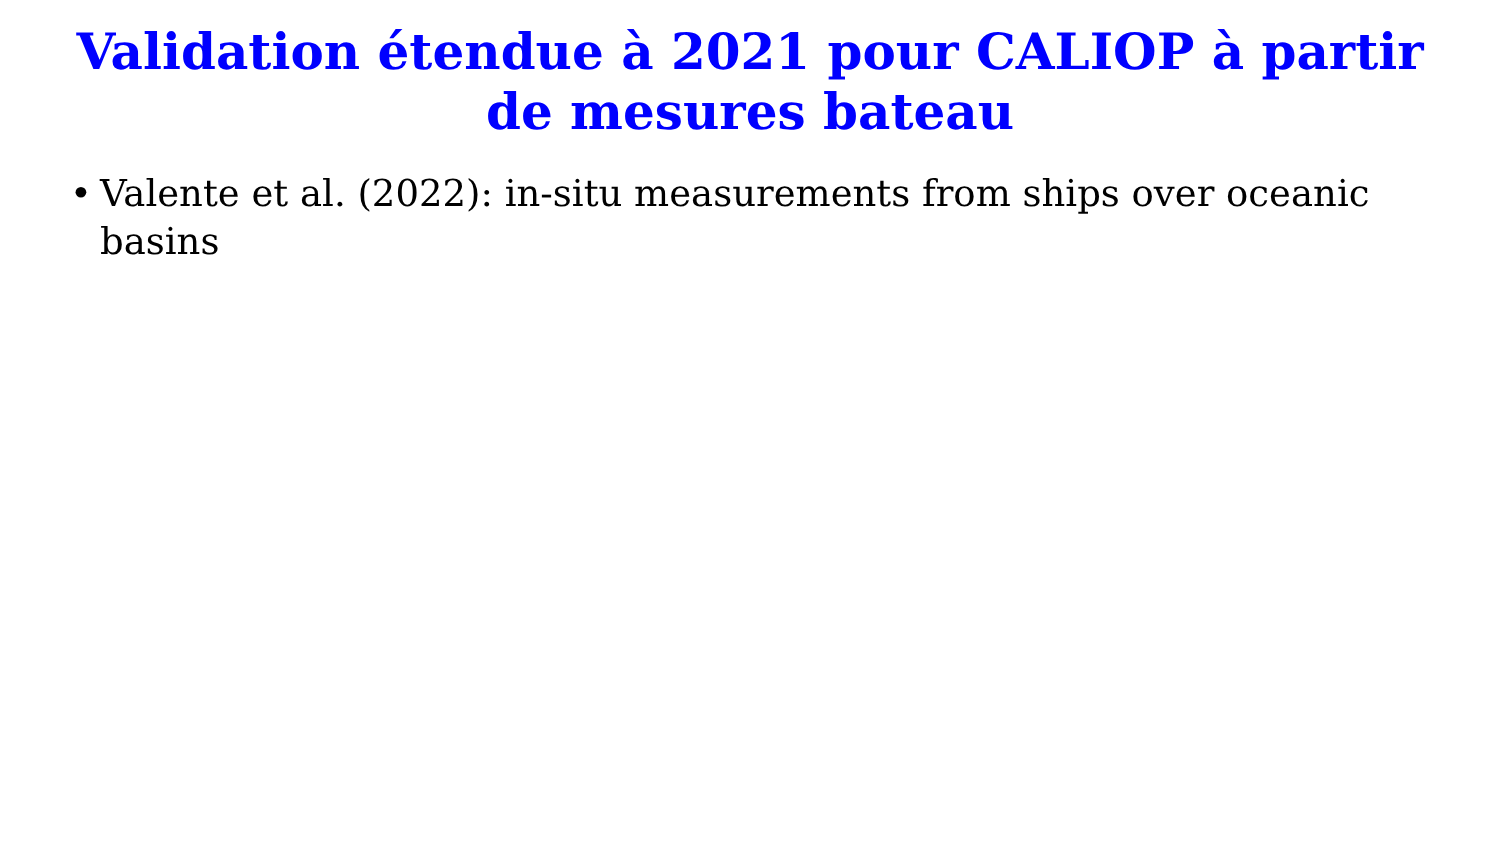Validation étendue à 2021 pour CALIOP à partir de mesures bateau
• Valente et al. (2022): in-situ measurements from ships over oceanic basins